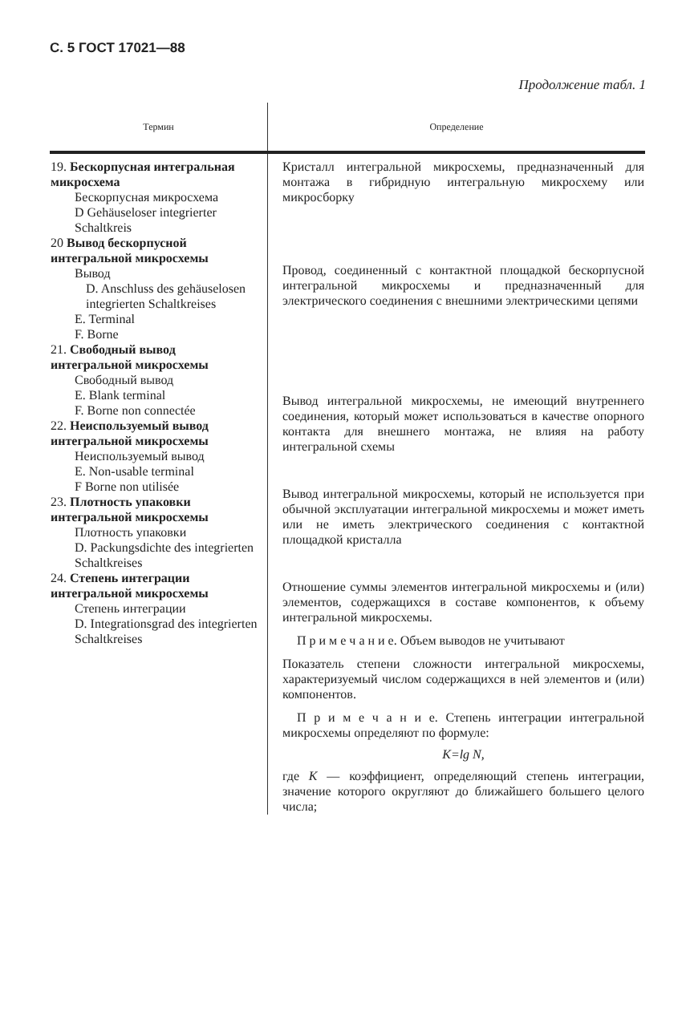С. 5 ГОСТ 17021—88
Продолжение табл. 1
| Термин | Определение |
| --- | --- |
| 19. Бескорпусная интегральная микросхема Бескорпусная микросхема D Gehäuseloser integrierter Schaltkreis 20 Вывод бескорпусной интегральной микросхемы Вывод D. Anschluss des gehäuselosen integrierten Schaltkreises E. Terminal F. Borne 21. Свободный вывод интегральной микросхемы Свободный вывод E. Blank terminal F. Borne non connectée 22. Неиспользуемый вывод интегральной микросхемы Неиспользуемый вывод E. Non-usable terminal F Borne non utilisée 23. Плотность упаковки интегральной микросхемы Плотность упаковки D. Packungsdichte des integrierten Schaltkreises 24. Степень интеграции интегральной микросхемы Степень интеграции D. Integrationsgrad des integrierten Schaltkreises | Кристалл интегральной микросхемы, предназначенный для монтажа в гибридную интегральную микросхему или микросборку Провод, соединенный с контактной площадкой бескорпусной интегральной микросхемы и предназначенный для электрического соединения с внешними электрическими цепями Вывод интегральной микросхемы, не имеющий внутреннего соединения, который может использоваться в качестве опорного контакта для внешнего монтажа, не влияя на работу интегральной схемы Вывод интегральной микросхемы, который не используется при обычной эксплуатации интегральной микросхемы и может иметь или не иметь электрического соединения с контактной площадкой кристалла Отношение суммы элементов интегральной микросхемы и (или) элементов, содержащихся в составе компонентов, к объему интегральной микросхемы. П р и м е ч а н и е. Объем выводов не учитывают Показатель степени сложности интегральной микросхемы, характеризуемый числом содержащихся в ней элементов и (или) компонентов. П р и м е ч а н и е. Степень интеграции интегральной микросхемы определяют по формуле: K=lg N, где K — коэффициент, определяющий степень интеграции, значение которого округляют до ближайшего большего целого числа; |